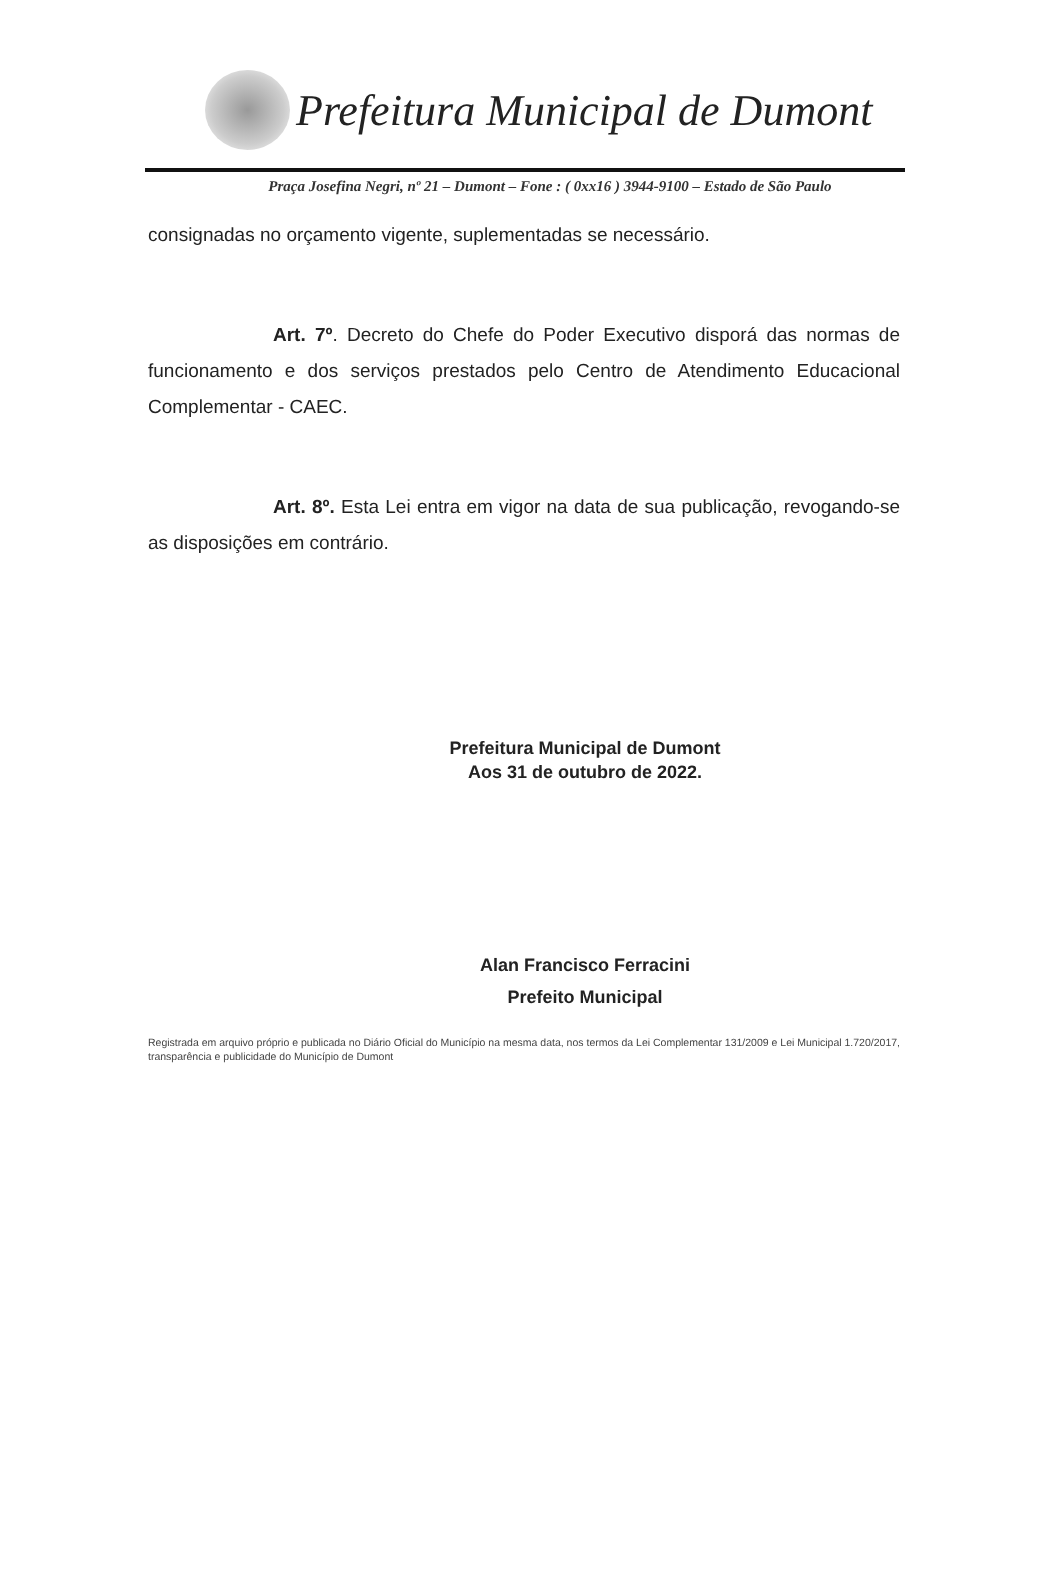Prefeitura Municipal de Dumont
Praça Josefina Negri, nº 21 – Dumont – Fone : ( 0xx16 ) 3944-9100 – Estado de São Paulo
consignadas no orçamento vigente, suplementadas se necessário.
Art. 7º. Decreto do Chefe do Poder Executivo disporá das normas de funcionamento e dos serviços prestados pelo Centro de Atendimento Educacional Complementar - CAEC.
Art. 8º. Esta Lei entra em vigor na data de sua publicação, revogando-se as disposições em contrário.
Prefeitura Municipal de Dumont
Aos 31 de outubro de 2022.
Alan Francisco Ferracini
Prefeito Municipal
Registrada em arquivo próprio e publicada no Diário Oficial do Município na mesma data, nos termos da Lei Complementar 131/2009 e Lei Municipal 1.720/2017, transparência e publicidade do Município de Dumont